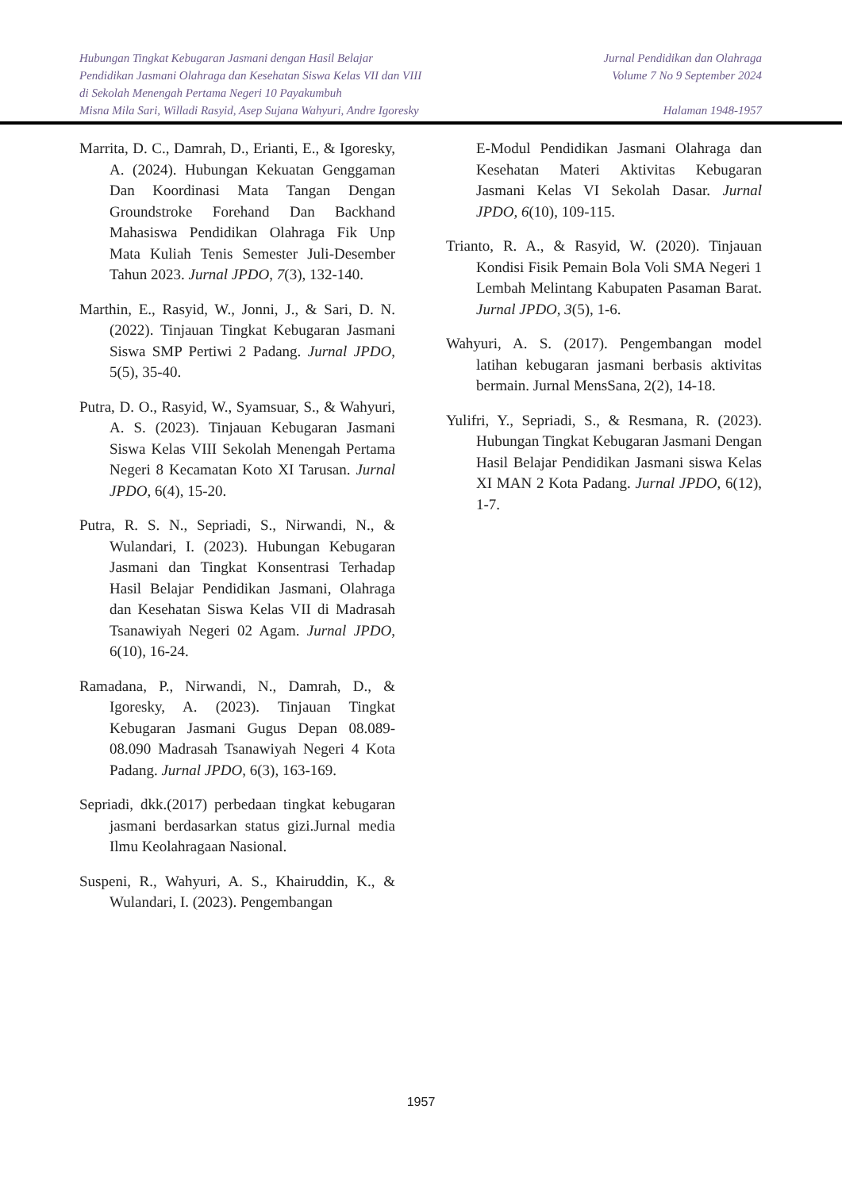Hubungan Tingkat Kebugaran Jasmani dengan Hasil Belajar
Pendidikan Jasmani Olahraga dan Kesehatan Siswa Kelas VII dan VIII
di Sekolah Menengah Pertama Negeri 10 Payakumbuh
Misna Mila Sari, Willadi Rasyid, Asep Sujana Wahyuri, Andre Igoresky
Jurnal Pendidikan dan Olahraga
Volume 7 No 9 September 2024
Halaman 1948-1957
Marrita, D. C., Damrah, D., Erianti, E., & Igoresky, A. (2024). Hubungan Kekuatan Genggaman Dan Koordinasi Mata Tangan Dengan Groundstroke Forehand Dan Backhand Mahasiswa Pendidikan Olahraga Fik Unp Mata Kuliah Tenis Semester Juli-Desember Tahun 2023. Jurnal JPDO, 7(3), 132-140.
Marthin, E., Rasyid, W., Jonni, J., & Sari, D. N. (2022). Tinjauan Tingkat Kebugaran Jasmani Siswa SMP Pertiwi 2 Padang. Jurnal JPDO, 5(5), 35-40.
Putra, D. O., Rasyid, W., Syamsuar, S., & Wahyuri, A. S. (2023). Tinjauan Kebugaran Jasmani Siswa Kelas VIII Sekolah Menengah Pertama Negeri 8 Kecamatan Koto XI Tarusan. Jurnal JPDO, 6(4), 15-20.
Putra, R. S. N., Sepriadi, S., Nirwandi, N., & Wulandari, I. (2023). Hubungan Kebugaran Jasmani dan Tingkat Konsentrasi Terhadap Hasil Belajar Pendidikan Jasmani, Olahraga dan Kesehatan Siswa Kelas VII di Madrasah Tsanawiyah Negeri 02 Agam. Jurnal JPDO, 6(10), 16-24.
Ramadana, P., Nirwandi, N., Damrah, D., & Igoresky, A. (2023). Tinjauan Tingkat Kebugaran Jasmani Gugus Depan 08.089-08.090 Madrasah Tsanawiyah Negeri 4 Kota Padang. Jurnal JPDO, 6(3), 163-169.
Sepriadi, dkk.(2017) perbedaan tingkat kebugaran jasmani berdasarkan status gizi.Jurnal media Ilmu Keolahragaan Nasional.
Suspeni, R., Wahyuri, A. S., Khairuddin, K., & Wulandari, I. (2023). Pengembangan
E-Modul Pendidikan Jasmani Olahraga dan Kesehatan Materi Aktivitas Kebugaran Jasmani Kelas VI Sekolah Dasar. Jurnal JPDO, 6(10), 109-115.
Trianto, R. A., & Rasyid, W. (2020). Tinjauan Kondisi Fisik Pemain Bola Voli SMA Negeri 1 Lembah Melintang Kabupaten Pasaman Barat. Jurnal JPDO, 3(5), 1-6.
Wahyuri, A. S. (2017). Pengembangan model latihan kebugaran jasmani berbasis aktivitas bermain. Jurnal MensSana, 2(2), 14-18.
Yulifri, Y., Sepriadi, S., & Resmana, R. (2023). Hubungan Tingkat Kebugaran Jasmani Dengan Hasil Belajar Pendidikan Jasmani siswa Kelas XI MAN 2 Kota Padang. Jurnal JPDO, 6(12), 1-7.
1957